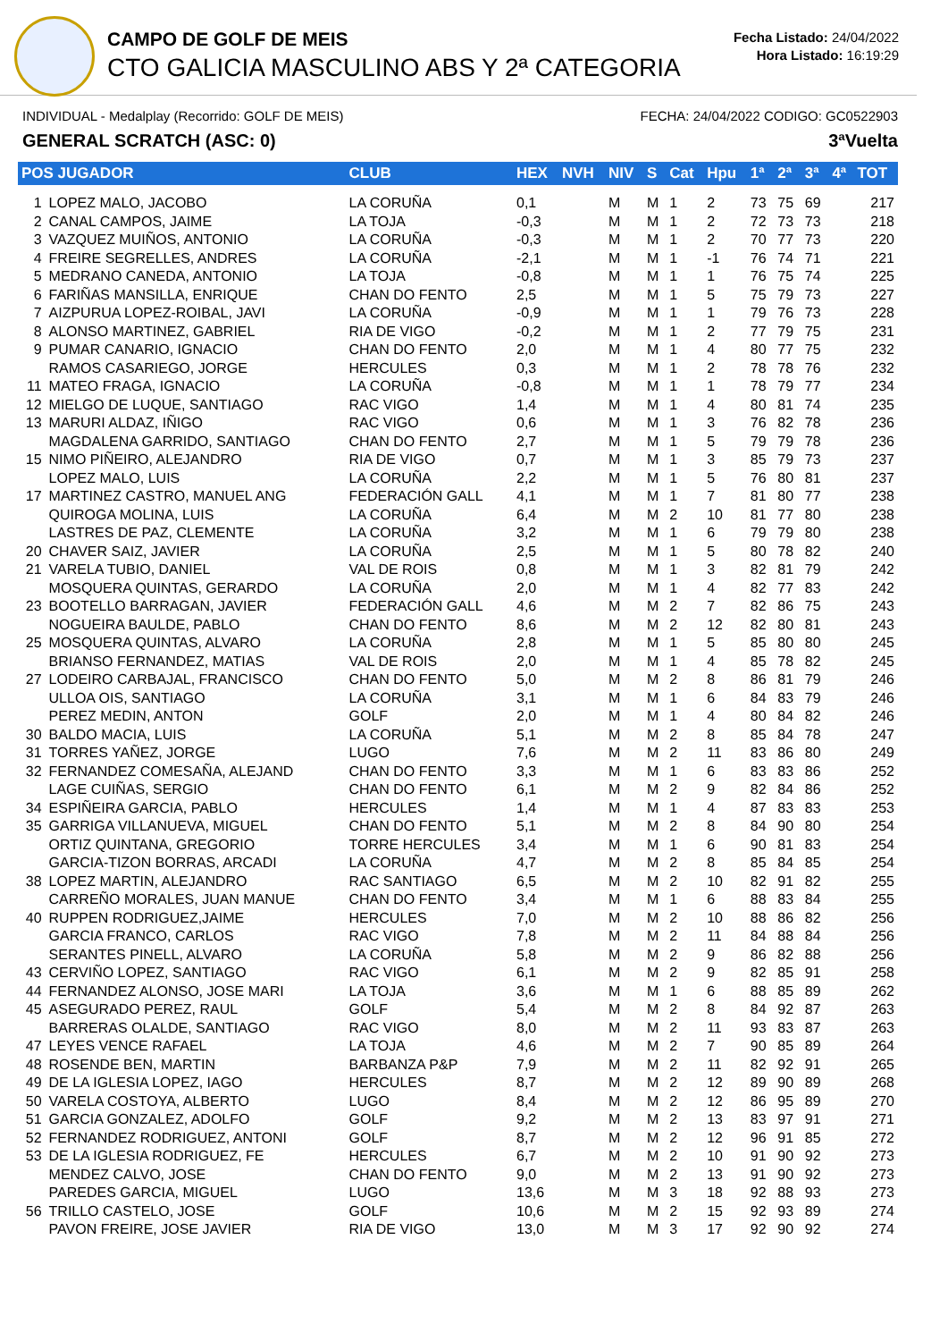CAMPO DE GOLF DE MEIS
CTO GALICIA MASCULINO ABS Y 2ª CATEGORIA
Fecha Listado: 24/04/2022
Hora Listado: 16:19:29
INDIVIDUAL - Medalplay (Recorrido: GOLF DE MEIS) FECHA: 24/04/2022 CODIGO: GC0522903
GENERAL SCRATCH (ASC: 0) 3ªVuelta
| POS JUGADOR | | CLUB | HEX | NVH | NIV | S | Cat | Hpu | 1ª | 2ª | 3ª | 4ª | TOT |
| --- | --- | --- | --- | --- | --- | --- | --- | --- | --- | --- | --- | --- | --- |
| 1 | LOPEZ MALO, JACOBO | LA CORUÑA | 0,1 | | M | M | 1 | 2 | 73 | 75 | 69 | | 217 |
| 2 | CANAL CAMPOS, JAIME | LA TOJA | -0,3 | | M | M | 1 | 2 | 72 | 73 | 73 | | 218 |
| 3 | VAZQUEZ MUIÑOS, ANTONIO | LA CORUÑA | -0,3 | | M | M | 1 | 2 | 70 | 77 | 73 | | 220 |
| 4 | FREIRE SEGRELLES, ANDRES | LA CORUÑA | -2,1 | | M | M | 1 | -1 | 76 | 74 | 71 | | 221 |
| 5 | MEDRANO CANEDA, ANTONIO | LA TOJA | -0,8 | | M | M | 1 | 1 | 76 | 75 | 74 | | 225 |
| 6 | FARIÑAS MANSILLA, ENRIQUE | CHAN DO FENTO | 2,5 | | M | M | 1 | 5 | 75 | 79 | 73 | | 227 |
| 7 | AIZPURUA LOPEZ-ROIBAL, JAVI | LA CORUÑA | -0,9 | | M | M | 1 | 1 | 79 | 76 | 73 | | 228 |
| 8 | ALONSO MARTINEZ, GABRIEL | RIA DE VIGO | -0,2 | | M | M | 1 | 2 | 77 | 79 | 75 | | 231 |
| 9 | PUMAR CANARIO, IGNACIO | CHAN DO FENTO | 2,0 | | M | M | 1 | 4 | 80 | 77 | 75 | | 232 |
| | RAMOS CASARIEGO, JORGE | HERCULES | 0,3 | | M | M | 1 | 2 | 78 | 78 | 76 | | 232 |
| 11 | MATEO FRAGA, IGNACIO | LA CORUÑA | -0,8 | | M | M | 1 | 1 | 78 | 79 | 77 | | 234 |
| 12 | MIELGO DE LUQUE, SANTIAGO | RAC VIGO | 1,4 | | M | M | 1 | 4 | 80 | 81 | 74 | | 235 |
| 13 | MARURI ALDAZ, IÑIGO | RAC VIGO | 0,6 | | M | M | 1 | 3 | 76 | 82 | 78 | | 236 |
| | MAGDALENA GARRIDO, SANTIAGO | CHAN DO FENTO | 2,7 | | M | M | 1 | 5 | 79 | 79 | 78 | | 236 |
| 15 | NIMO PIÑEIRO, ALEJANDRO | RIA DE VIGO | 0,7 | | M | M | 1 | 3 | 85 | 79 | 73 | | 237 |
| | LOPEZ MALO, LUIS | LA CORUÑA | 2,2 | | M | M | 1 | 5 | 76 | 80 | 81 | | 237 |
| 17 | MARTINEZ CASTRO, MANUEL ANG | FEDERACIÓN GALL | 4,1 | | M | M | 1 | 7 | 81 | 80 | 77 | | 238 |
| | QUIROGA MOLINA, LUIS | LA CORUÑA | 6,4 | | M | M | 2 | 10 | 81 | 77 | 80 | | 238 |
| | LASTRES DE PAZ, CLEMENTE | LA CORUÑA | 3,2 | | M | M | 1 | 6 | 79 | 79 | 80 | | 238 |
| 20 | CHAVER SAIZ, JAVIER | LA CORUÑA | 2,5 | | M | M | 1 | 5 | 80 | 78 | 82 | | 240 |
| 21 | VARELA TUBIO, DANIEL | VAL DE ROIS | 0,8 | | M | M | 1 | 3 | 82 | 81 | 79 | | 242 |
| | MOSQUERA QUINTAS, GERARDO | LA CORUÑA | 2,0 | | M | M | 1 | 4 | 82 | 77 | 83 | | 242 |
| 23 | BOOTELLO BARRAGAN, JAVIER | FEDERACIÓN GALL | 4,6 | | M | M | 2 | 7 | 82 | 86 | 75 | | 243 |
| | NOGUEIRA BAULDE, PABLO | CHAN DO FENTO | 8,6 | | M | M | 2 | 12 | 82 | 80 | 81 | | 243 |
| 25 | MOSQUERA QUINTAS, ALVARO | LA CORUÑA | 2,8 | | M | M | 1 | 5 | 85 | 80 | 80 | | 245 |
| | BRIANSO FERNANDEZ, MATIAS | VAL DE ROIS | 2,0 | | M | M | 1 | 4 | 85 | 78 | 82 | | 245 |
| 27 | LODEIRO CARBAJAL, FRANCISCO | CHAN DO FENTO | 5,0 | | M | M | 2 | 8 | 86 | 81 | 79 | | 246 |
| | ULLOA OIS, SANTIAGO | LA CORUÑA | 3,1 | | M | M | 1 | 6 | 84 | 83 | 79 | | 246 |
| | PEREZ MEDIN, ANTON | GOLF | 2,0 | | M | M | 1 | 4 | 80 | 84 | 82 | | 246 |
| 30 | BALDO MACIA, LUIS | LA CORUÑA | 5,1 | | M | M | 2 | 8 | 85 | 84 | 78 | | 247 |
| 31 | TORRES YAÑEZ, JORGE | LUGO | 7,6 | | M | M | 2 | 11 | 83 | 86 | 80 | | 249 |
| 32 | FERNANDEZ COMESAÑA, ALEJAND | CHAN DO FENTO | 3,3 | | M | M | 1 | 6 | 83 | 83 | 86 | | 252 |
| | LAGE CUIÑAS, SERGIO | CHAN DO FENTO | 6,1 | | M | M | 2 | 9 | 82 | 84 | 86 | | 252 |
| 34 | ESPIÑEIRA GARCIA, PABLO | HERCULES | 1,4 | | M | M | 1 | 4 | 87 | 83 | 83 | | 253 |
| 35 | GARRIGA VILLANUEVA, MIGUEL | CHAN DO FENTO | 5,1 | | M | M | 2 | 8 | 84 | 90 | 80 | | 254 |
| | ORTIZ QUINTANA, GREGORIO | TORRE HERCULES | 3,4 | | M | M | 1 | 6 | 90 | 81 | 83 | | 254 |
| | GARCIA-TIZON BORRAS, ARCADI | LA CORUÑA | 4,7 | | M | M | 2 | 8 | 85 | 84 | 85 | | 254 |
| 38 | LOPEZ MARTIN, ALEJANDRO | RAC SANTIAGO | 6,5 | | M | M | 2 | 10 | 82 | 91 | 82 | | 255 |
| | CARREÑO MORALES, JUAN MANUE | CHAN DO FENTO | 3,4 | | M | M | 1 | 6 | 88 | 83 | 84 | | 255 |
| 40 | RUPPEN RODRIGUEZ,JAIME | HERCULES | 7,0 | | M | M | 2 | 10 | 88 | 86 | 82 | | 256 |
| | GARCIA FRANCO, CARLOS | RAC VIGO | 7,8 | | M | M | 2 | 11 | 84 | 88 | 84 | | 256 |
| | SERANTES PINELL, ALVARO | LA CORUÑA | 5,8 | | M | M | 2 | 9 | 86 | 82 | 88 | | 256 |
| 43 | CERVIÑO LOPEZ, SANTIAGO | RAC VIGO | 6,1 | | M | M | 2 | 9 | 82 | 85 | 91 | | 258 |
| 44 | FERNANDEZ ALONSO, JOSE MARI | LA TOJA | 3,6 | | M | M | 1 | 6 | 88 | 85 | 89 | | 262 |
| 45 | ASEGURADO PEREZ, RAUL | GOLF | 5,4 | | M | M | 2 | 8 | 84 | 92 | 87 | | 263 |
| | BARRERAS OLALDE, SANTIAGO | RAC VIGO | 8,0 | | M | M | 2 | 11 | 93 | 83 | 87 | | 263 |
| 47 | LEYES VENCE RAFAEL | LA TOJA | 4,6 | | M | M | 2 | 7 | 90 | 85 | 89 | | 264 |
| 48 | ROSENDE BEN, MARTIN | BARBANZA P&P | 7,9 | | M | M | 2 | 11 | 82 | 92 | 91 | | 265 |
| 49 | DE LA IGLESIA LOPEZ, IAGO | HERCULES | 8,7 | | M | M | 2 | 12 | 89 | 90 | 89 | | 268 |
| 50 | VARELA COSTOYA, ALBERTO | LUGO | 8,4 | | M | M | 2 | 12 | 86 | 95 | 89 | | 270 |
| 51 | GARCIA GONZALEZ, ADOLFO | GOLF | 9,2 | | M | M | 2 | 13 | 83 | 97 | 91 | | 271 |
| 52 | FERNANDEZ RODRIGUEZ, ANTONI | GOLF | 8,7 | | M | M | 2 | 12 | 96 | 91 | 85 | | 272 |
| 53 | DE LA IGLESIA RODRIGUEZ, FE | HERCULES | 6,7 | | M | M | 2 | 10 | 91 | 90 | 92 | | 273 |
| | MENDEZ CALVO, JOSE | CHAN DO FENTO | 9,0 | | M | M | 2 | 13 | 91 | 90 | 92 | | 273 |
| | PAREDES GARCIA, MIGUEL | LUGO | 13,6 | | M | M | 3 | 18 | 92 | 88 | 93 | | 273 |
| 56 | TRILLO CASTELO, JOSE | GOLF | 10,6 | | M | M | 2 | 15 | 92 | 93 | 89 | | 274 |
| | PAVON FREIRE, JOSE JAVIER | RIA DE VIGO | 13,0 | | M | M | 3 | 17 | 92 | 90 | 92 | | 274 |